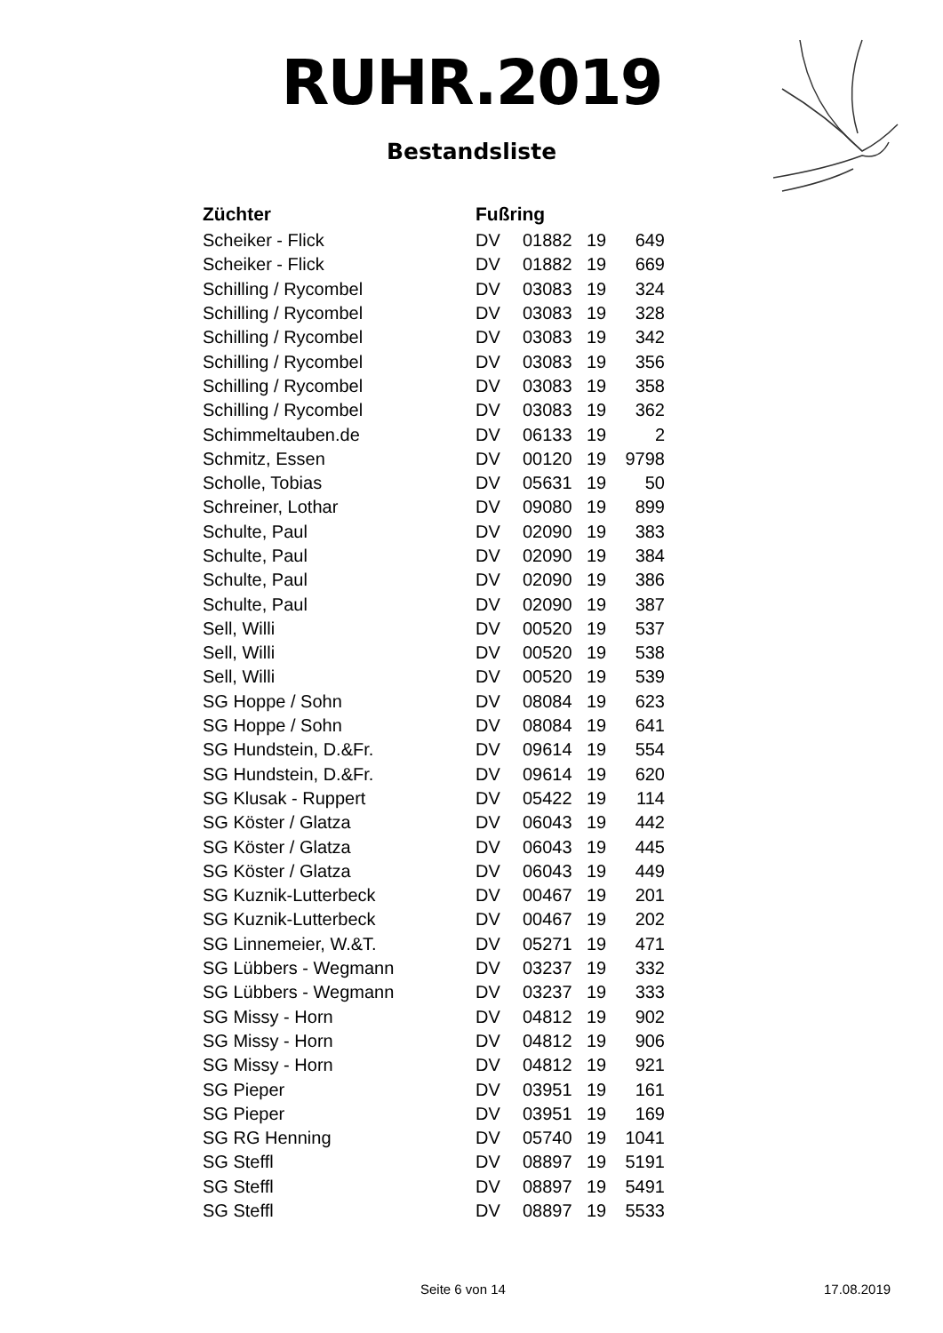RUHR.2019
Bestandsliste
| Züchter | Fußring | | | |
| --- | --- | --- | --- | --- |
| Scheiker - Flick | DV | 01882 | 19 | 649 |
| Scheiker - Flick | DV | 01882 | 19 | 669 |
| Schilling / Rycombel | DV | 03083 | 19 | 324 |
| Schilling / Rycombel | DV | 03083 | 19 | 328 |
| Schilling / Rycombel | DV | 03083 | 19 | 342 |
| Schilling / Rycombel | DV | 03083 | 19 | 356 |
| Schilling / Rycombel | DV | 03083 | 19 | 358 |
| Schilling / Rycombel | DV | 03083 | 19 | 362 |
| Schimmeltauben.de | DV | 06133 | 19 | 2 |
| Schmitz, Essen | DV | 00120 | 19 | 9798 |
| Scholle, Tobias | DV | 05631 | 19 | 50 |
| Schreiner, Lothar | DV | 09080 | 19 | 899 |
| Schulte, Paul | DV | 02090 | 19 | 383 |
| Schulte, Paul | DV | 02090 | 19 | 384 |
| Schulte, Paul | DV | 02090 | 19 | 386 |
| Schulte, Paul | DV | 02090 | 19 | 387 |
| Sell, Willi | DV | 00520 | 19 | 537 |
| Sell, Willi | DV | 00520 | 19 | 538 |
| Sell, Willi | DV | 00520 | 19 | 539 |
| SG Hoppe / Sohn | DV | 08084 | 19 | 623 |
| SG Hoppe / Sohn | DV | 08084 | 19 | 641 |
| SG Hundstein, D.&Fr. | DV | 09614 | 19 | 554 |
| SG Hundstein, D.&Fr. | DV | 09614 | 19 | 620 |
| SG Klusak - Ruppert | DV | 05422 | 19 | 114 |
| SG Köster / Glatza | DV | 06043 | 19 | 442 |
| SG Köster / Glatza | DV | 06043 | 19 | 445 |
| SG Köster / Glatza | DV | 06043 | 19 | 449 |
| SG Kuznik-Lutterbeck | DV | 00467 | 19 | 201 |
| SG Kuznik-Lutterbeck | DV | 00467 | 19 | 202 |
| SG Linnemeier, W.&T. | DV | 05271 | 19 | 471 |
| SG Lübbers - Wegmann | DV | 03237 | 19 | 332 |
| SG Lübbers - Wegmann | DV | 03237 | 19 | 333 |
| SG Missy - Horn | DV | 04812 | 19 | 902 |
| SG Missy - Horn | DV | 04812 | 19 | 906 |
| SG Missy - Horn | DV | 04812 | 19 | 921 |
| SG Pieper | DV | 03951 | 19 | 161 |
| SG Pieper | DV | 03951 | 19 | 169 |
| SG RG Henning | DV | 05740 | 19 | 1041 |
| SG Steffl | DV | 08897 | 19 | 5191 |
| SG Steffl | DV | 08897 | 19 | 5491 |
| SG Steffl | DV | 08897 | 19 | 5533 |
Seite 6 von 14 17.08.2019